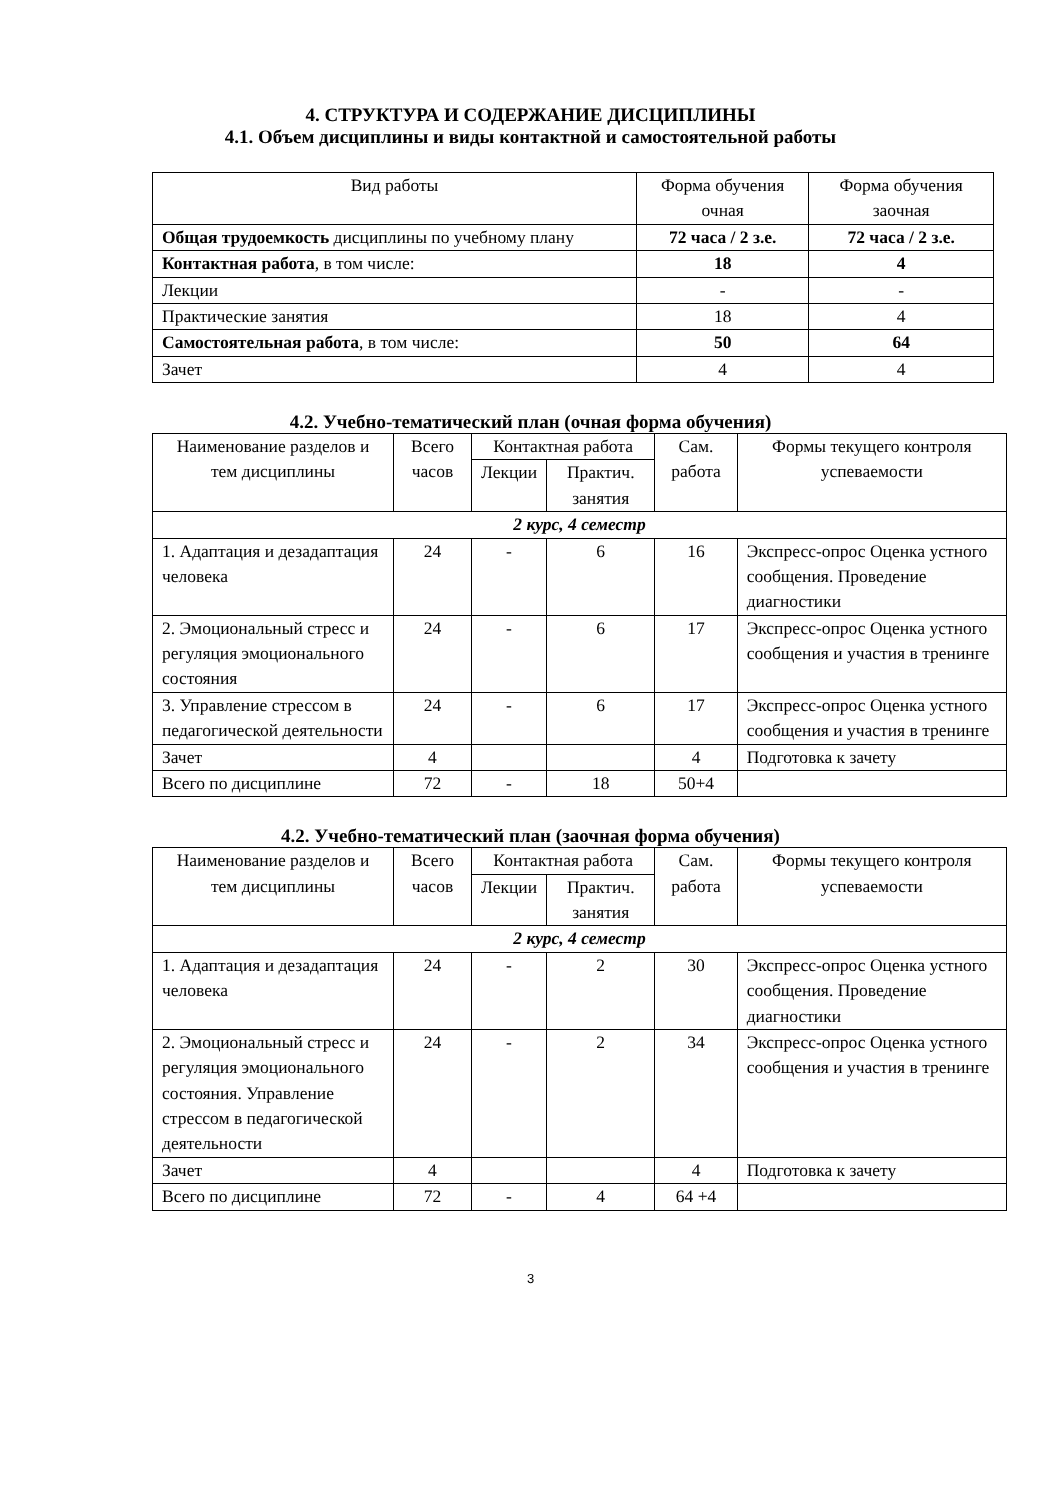4. СТРУКТУРА И СОДЕРЖАНИЕ ДИСЦИПЛИНЫ
4.1. Объем дисциплины и виды контактной и самостоятельной работы
| Вид работы | Форма обучения очная | Форма обучения заочная |
| --- | --- | --- |
| Общая трудоемкость дисциплины по учебному плану | 72 часа / 2 з.е. | 72 часа / 2 з.е. |
| Контактная работа , в том числе: | 18 | 4 |
| Лекции | - | - |
| Практические занятия | 18 | 4 |
| Самостоятельная работа , в том числе: | 50 | 64 |
| Зачет | 4 | 4 |
4.2. Учебно-тематический план (очная форма обучения)
| Наименование разделов и тем дисциплины | Всего часов | Контактная работа | | Сам. работа | Формы текущего контроля успеваемости |
| --- | --- | --- | --- | --- | --- |
| | | Лекции | Практич. занятия | | |
| 2 курс, 4 семестр | | | | | |
| 1. Адаптация и дезадаптация человека | 24 | - | 6 | 16 | Экспресс-опрос Оценка устного сообщения. Проведение диагностики |
| 2. Эмоциональный стресс и регуляция эмоционального состояния | 24 | - | 6 | 17 | Экспресс-опрос Оценка устного сообщения и участия в тренинге |
| 3. Управление стрессом в педагогической деятельности | 24 | - | 6 | 17 | Экспресс-опрос Оценка устного сообщения и участия в тренинге |
| Зачет | 4 | | | 4 | Подготовка к зачету |
| Всего по дисциплине | 72 | - | 18 | 50+4 | |
4.2. Учебно-тематический план (заочная форма обучения)
| Наименование разделов и тем дисциплины | Всего часов | Контактная работа | | Сам. работа | Формы текущего контроля успеваемости |
| --- | --- | --- | --- | --- | --- |
| | | Лекции | Практич. занятия | | |
| 2 курс, 4 семестр | | | | | |
| 1. Адаптация и дезадаптация человека | 24 | - | 2 | 30 | Экспресс-опрос Оценка устного сообщения. Проведение диагностики |
| 2. Эмоциональный стресс и регуляция эмоционального состояния. Управление стрессом в педагогической деятельности | 24 | - | 2 | 34 | Экспресс-опрос Оценка устного сообщения и участия в тренинге |
| Зачет | 4 | | | 4 | Подготовка к зачету |
| Всего по дисциплине | 72 | - | 4 | 64 +4 | |
3